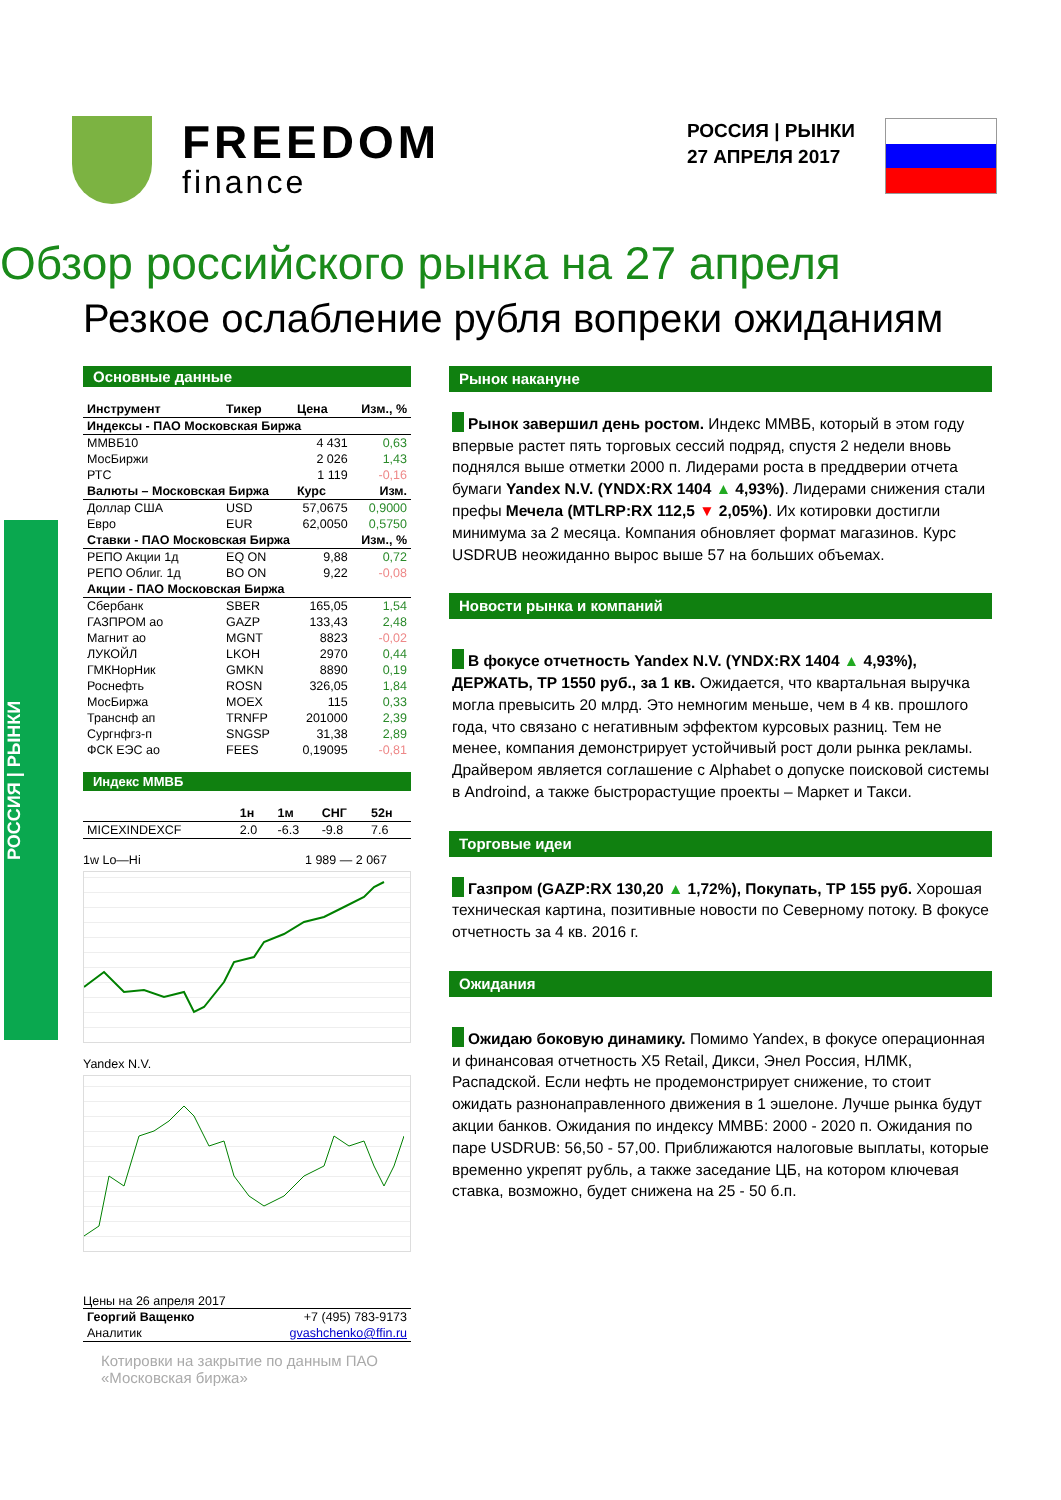FREEDOM
finance
РОССИЯ | РЫНКИ
27 АПРЕЛЯ 2017
Обзор российского рынка на 27 апреля
Резкое ослабление рубля вопреки ожиданиям
РОССИЯ | РЫНКИ
Основные данные
| Инструмент | Тикер | Цена | Изм., % |
| --- | --- | --- | --- |
| Индексы - ПАО Московская Биржа | | | |
| ММВБ10 | | 4 431 | 0,63 |
| МосБиржи | | 2 026 | 1,43 |
| РТС | | 1 119 | -0,16 |
| Валюты – Московская Биржа | | Курс | Изм. |
| Доллар США | USD | 57,0675 | 0,9000 |
| Евро | EUR | 62,0050 | 0,5750 |
| Ставки - ПАО Московская Биржа | | | Изм., % |
| РЕПО Акции 1д | EQ ON | 9,88 | 0,72 |
| РЕПО Облиг. 1д | BO ON | 9,22 | -0,08 |
| Акции - ПАО Московская Биржа | | | |
| Сбербанк | SBER | 165,05 | 1,54 |
| ГАЗПРОМ ао | GAZP | 133,43 | 2,48 |
| Магнит ао | MGNT | 8823 | -0,02 |
| ЛУКОЙЛ | LKOH | 2970 | 0,44 |
| ГМКНорНик | GMKN | 8890 | 0,19 |
| Роснефть | ROSN | 326,05 | 1,84 |
| МосБиржа | MOEX | 115 | 0,33 |
| Транснф ап | TRNFP | 201000 | 2,39 |
| Сургнфгз-п | SNGSP | 31,38 | 2,89 |
| ФСК ЕЭС ао | FEES | 0,19095 | -0,81 |
Индекс ММВБ
| | 1н | 1м | СНГ | 52н |
| --- | --- | --- | --- | --- |
| MICEXINDEXCF | 2.0 | -6.3 | -9.8 | 7.6 |
1w Lo—Hi 1 989 — 2 067
Yandex N.V.
Цены на 26 апреля 2017
| Георгий Ващенко | +7 (495) 783-9173 |
| Аналитик | gvashchenko@ffin.ru |
Котировки на закрытие по данным ПАО «Московская биржа»
Рынок накануне
Рынок завершил день ростом. Индекс ММВБ, который в этом году впервые растет пять торговых сессий подряд, спустя 2 недели вновь поднялся выше отметки 2000 п. Лидерами роста в преддверии отчета бумаги Yandex N.V. (YNDX:RX 1404 ▲ 4,93%). Лидерами снижения стали префы Мечела (MTLRP:RX 112,5 ▼ 2,05%). Их котировки достигли минимума за 2 месяца. Компания обновляет формат магазинов. Курс USDRUB неожиданно вырос выше 57 на больших объемах.
Новости рынка и компаний
В фокусе отчетность Yandex N.V. (YNDX:RX 1404 ▲ 4,93%), ДЕРЖАТЬ, ТР 1550 руб., за 1 кв. Ожидается, что квартальная выручка могла превысить 20 млрд. Это немногим меньше, чем в 4 кв. прошлого года, что связано с негативным эффектом курсовых разниц. Тем не менее, компания демонстрирует устойчивый рост доли рынка рекламы. Драйвером является соглашение с Alphabet о допуске поисковой системы в Androind, а также быстрорастущие проекты – Маркет и Такси.
Торговые идеи
Газпром (GAZP:RX 130,20 ▲ 1,72%), Покупать, ТР 155 руб. Хорошая техническая картина, позитивные новости по Северному потоку. В фокусе отчетность за 4 кв. 2016 г.
Ожидания
Ожидаю боковую динамику. Помимо Yandex, в фокусе операционная и финансовая отчетность X5 Retail, Дикси, Энел Россия, НЛМК, Распадской. Если нефть не продемонстрирует снижение, то стоит ожидать разнонаправленного движения в 1 эшелоне. Лучше рынка будут акции банков. Ожидания по индексу ММВБ: 2000 - 2020 п. Ожидания по паре USDRUB: 56,50 - 57,00. Приближаются налоговые выплаты, которые временно укрепят рубль, а также заседание ЦБ, на котором ключевая ставка, возможно, будет снижена на 25 - 50 б.п.